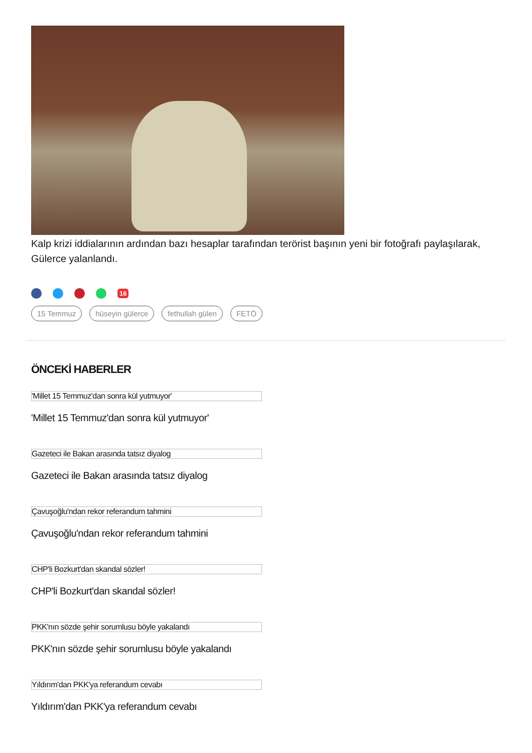Kalp krizi iddialarının ardından bazı hesaplar tarafından terörist başının yeni bir fotoğrafı paylaşılarak, Gülerce yalanlandı.
16
15 Temmuz hüseyin gülerce fethullah gülen FETÖ
ÖNCEKİ HABERLER
'Millet 15 Temmuz'dan sonra kül yutmuyor'
'Millet 15 Temmuz'dan sonra kül yutmuyor'
Gazeteci ile Bakan arasında tatsız diyalog
Gazeteci ile Bakan arasında tatsız diyalog
Çavuşoğlu'ndan rekor referandum tahmini
Çavuşoğlu'ndan rekor referandum tahmini
CHP'li Bozkurt'dan skandal sözler!
CHP'li Bozkurt'dan skandal sözler!
PKK'nın sözde şehir sorumlusu böyle yakalandı
PKK'nın sözde şehir sorumlusu böyle yakalandı
Yıldırım'dan PKK'ya referandum cevabı
Yıldırım'dan PKK'ya referandum cevabı